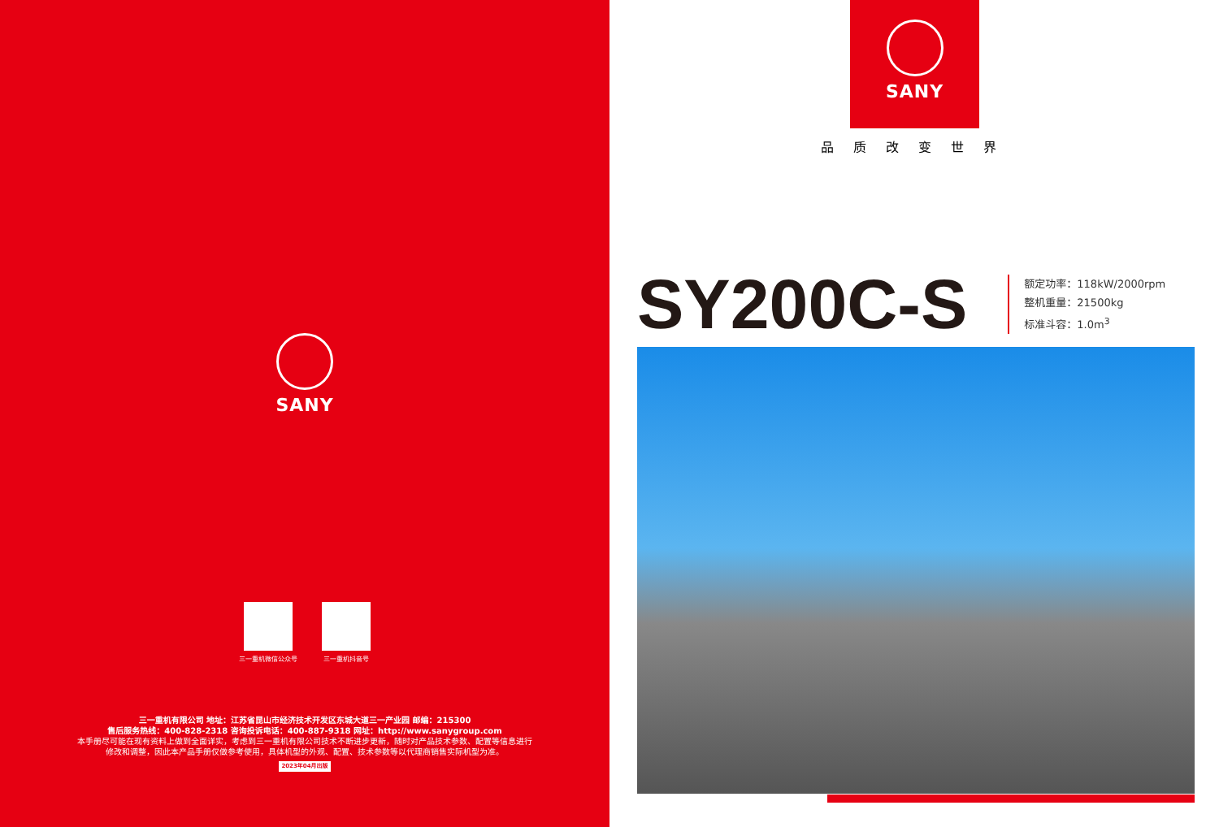SANY
三一重机微信公众号 三一重机抖音号
三一重机有限公司 地址：江苏省昆山市经济技术开发区东城大道三一产业园 邮编：215300
售后服务热线：400-828-2318 咨询投诉电话：400-887-9318 网址：http://www.sanygroup.com
本手册尽可能在现有资料上做到全面详实，考虑到三一重机有限公司技术不断进步更新，随时对产品技术参数、配置等信息进行
修改和调整，因此本产品手册仅做参考使用，具体机型的外观、配置、技术参数等以代理商销售实际机型为准。
2023年04月出版
SANY
品质改变世界
SY200C-S
额定功率：118kW/2000rpm
整机重量：21500kg
标准斗容：1.0m<sup>3</sup>